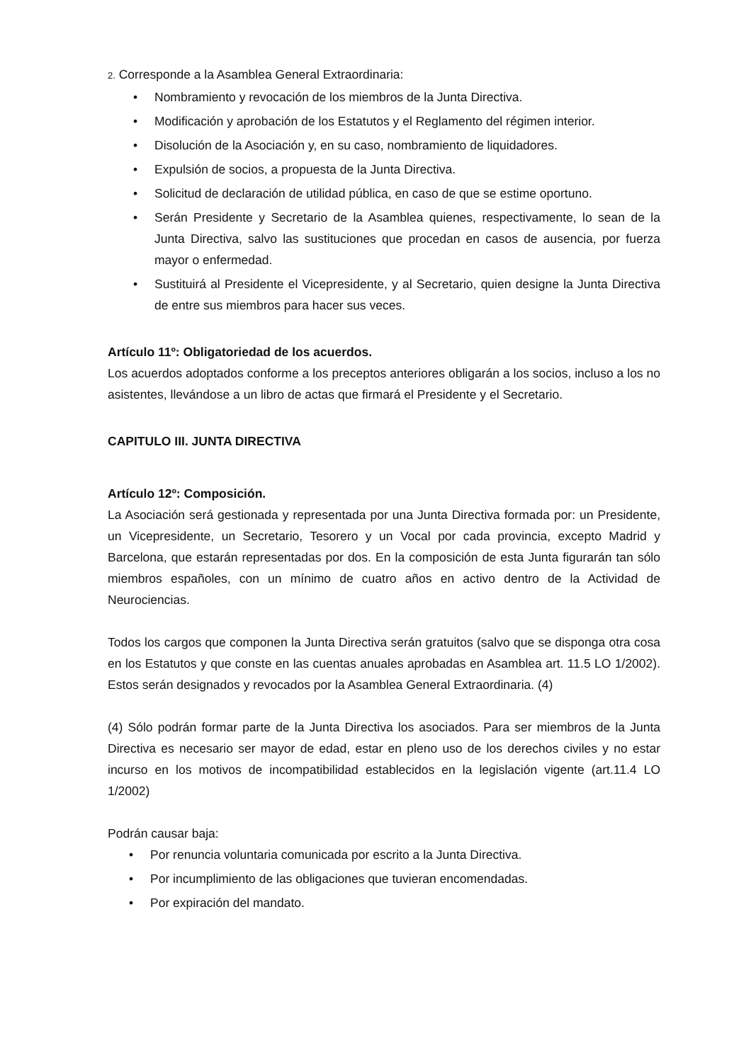2. Corresponde a la Asamblea General Extraordinaria:
• Nombramiento y revocación de los miembros de la Junta Directiva.
• Modificación y aprobación de los Estatutos y el Reglamento del régimen interior.
• Disolución de la Asociación y, en su caso, nombramiento de liquidadores.
• Expulsión de socios, a propuesta de la Junta Directiva.
• Solicitud de declaración de utilidad pública, en caso de que se estime oportuno.
• Serán Presidente y Secretario de la Asamblea quienes, respectivamente, lo sean de la Junta Directiva, salvo las sustituciones que procedan en casos de ausencia, por fuerza mayor o enfermedad.
• Sustituirá al Presidente el Vicepresidente, y al Secretario, quien designe la Junta Directiva de entre sus miembros para hacer sus veces.
Artículo 11º: Obligatoriedad de los acuerdos.
Los acuerdos adoptados conforme a los preceptos anteriores obligarán a los socios, incluso a los no asistentes, llevándose a un libro de actas que firmará el Presidente y el Secretario.
CAPITULO III. JUNTA DIRECTIVA
Artículo 12º: Composición.
La Asociación será gestionada y representada por una Junta Directiva formada por: un Presidente, un Vicepresidente, un Secretario, Tesorero y un Vocal por cada provincia, excepto Madrid y Barcelona, que estarán representadas por dos. En la composición de esta Junta figurarán tan sólo miembros españoles, con un mínimo de cuatro años en activo dentro de la Actividad de Neurociencias.
Todos los cargos que componen la Junta Directiva serán gratuitos (salvo que se disponga otra cosa en los Estatutos y que conste en las cuentas anuales aprobadas en Asamblea art. 11.5 LO 1/2002). Estos serán designados y revocados por la Asamblea General Extraordinaria. (4)
(4) Sólo podrán formar parte de la Junta Directiva los asociados. Para ser miembros de la Junta Directiva es necesario ser mayor de edad, estar en pleno uso de los derechos civiles y no estar incurso en los motivos de incompatibilidad establecidos en la legislación vigente (art.11.4 LO 1/2002)
Podrán causar baja:
• Por renuncia voluntaria comunicada por escrito a la Junta Directiva.
• Por incumplimiento de las obligaciones que tuvieran encomendadas.
• Por expiración del mandato.